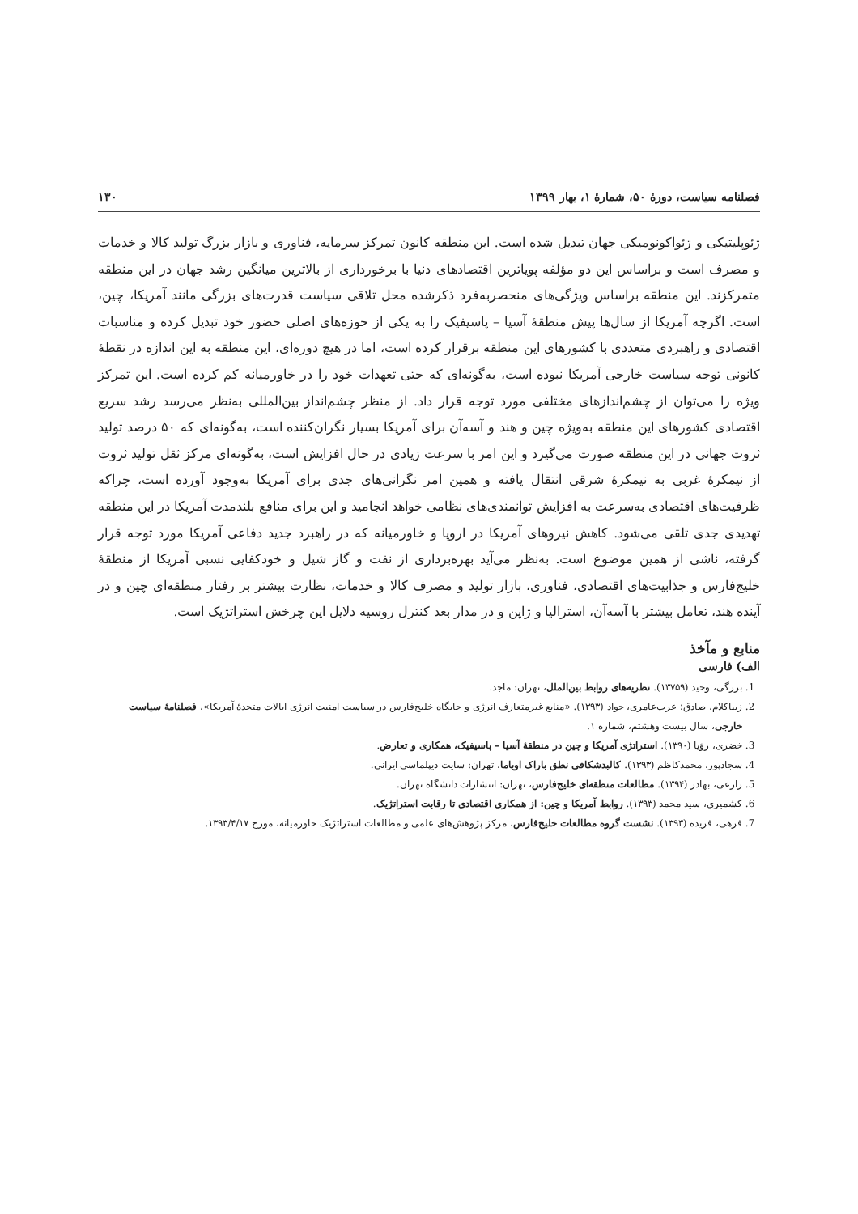فصلنامه سیاست، دورهٔ ۵۰، شمارهٔ ۱، بهار ۱۳۹۹ ۱۳۰
ژئوپلیتیکی و ژئواکونومیکی جهان تبدیل شده است. این منطقه کانون تمرکز سرمایه، فناوری و بازار بزرگ تولید کالا و خدمات و مصرف است و براساس این دو مؤلفه پویاترین اقتصادهای دنیا با برخورداری از بالاترین میانگین رشد جهان در این منطقه متمرکزند. این منطقه براساس ویژگی‌های منحصربه‌فرد ذکرشده محل تلاقی سیاست قدرت‌های بزرگی مانند آمریکا، چین، است. اگرچه آمریکا از سال‌ها پیش منطقهٔ آسیا – پاسیفیک را به یکی از حوزه‌های اصلی حضور خود تبدیل کرده و مناسبات اقتصادی و راهبردی متعددی با کشورهای این منطقه برقرار کرده است، اما در هیچ دوره‌ای، این منطقه به این اندازه در نقطهٔ کانونی توجه سیاست خارجی آمریکا نبوده است، به‌گونه‌ای که حتی تعهدات خود را در خاورمیانه کم کرده است. این تمرکز ویژه را می‌توان از چشم‌اندازهای مختلفی مورد توجه قرار داد. از منظر چشم‌انداز بین‌المللی به‌نظر می‌رسد رشد سریع اقتصادی کشورهای این منطقه به‌ویژه چین و هند و آسه‌آن برای آمریکا بسیار نگران‌کننده است، به‌گونه‌ای که ۵۰ درصد تولید ثروت جهانی در این منطقه صورت می‌گیرد و این امر با سرعت زیادی در حال افزایش است، به‌گونه‌ای مرکز ثقل تولید ثروت از نیمکرهٔ غربی به نیمکرهٔ شرقی انتقال یافته و همین امر نگرانی‌های جدی برای آمریکا به‌وجود آورده است، چراکه ظرفیت‌های اقتصادی به‌سرعت به افزایش توانمندی‌های نظامی خواهد انجامید و این برای منافع بلندمدت آمریکا در این منطقه تهدیدی جدی تلقی می‌شود. کاهش نیروهای آمریکا در اروپا و خاورمیانه که در راهبرد جدید دفاعی آمریکا مورد توجه قرار گرفته، ناشی از همین موضوع است. به‌نظر می‌آید بهره‌برداری از نفت و گاز شیل و خودکفایی نسبی آمریکا از منطقهٔ خلیج‌فارس و جذابیت‌های اقتصادی، فناوری، بازار تولید و مصرف کالا و خدمات، نظارت بیشتر بر رفتار منطقه‌ای چین و در آینده هند، تعامل بیشتر با آسه‌آن، استرالیا و ژاپن و در مدار بعد کنترل روسیه دلایل این چرخش استراتژیک است.
منابع و مآخذ
الف) فارسی
1. بزرگی، وحید (۱۳۷۵۹). نظریه‌های روابط بین‌الملل، تهران: ماجد.
2. زیباکلام، صادق؛ عرب‌عامری، جواد (۱۳۹۳). «منابع غیرمتعارف انرژی و جایگاه خلیج‌فارس در سیاست امنیت انرژی ایالات متحدهٔ آمریکا»، فصلنامهٔ سیاست خارجی، سال بیست وهشتم، شماره ۱.
3. خضری، رؤیا (۱۳۹۰). استراتژی آمریکا و چین در منطقهٔ آسیا – پاسیفیک، همکاری و تعارض.
4. سجادپور، محمدکاظم (۱۳۹۳). کالبدشکافی نطق باراک اوباما، تهران: سایت دیپلماسی ایرانی.
5. زارعی، بهادر (۱۳۹۴). مطالعات منطقه‌ای خلیج‌فارس، تهران: انتشارات دانشگاه تهران.
6. کشمیری، سید محمد (۱۳۹۳). روابط آمریکا و چین: از همکاری اقتصادی تا رقابت استراتژیک.
7. فرهی، فریده (۱۳۹۳). نشست گروه مطالعات خلیج‌فارس، مرکز پژوهش‌های علمی و مطالعات استراتژیک خاورمیانه، مورخ ۱۳۹۳/۴/۱۷.